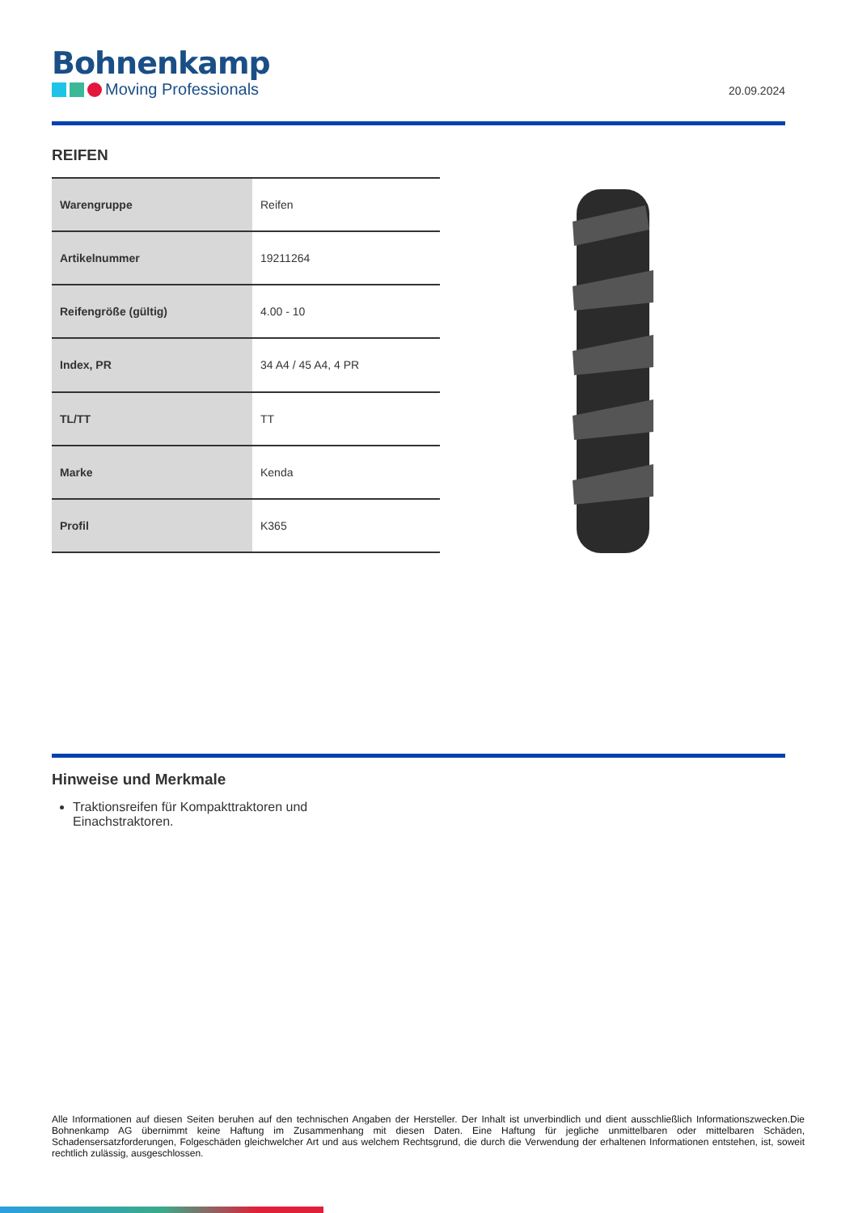Bohnenkamp
Moving Professionals
20.09.2024
REIFEN
| Warengruppe | Reifen |
| Artikelnummer | 19211264 |
| Reifengröße (gültig) | 4.00 - 10 |
| Index, PR | 34 A4 / 45 A4, 4 PR |
| TL/TT | TT |
| Marke | Kenda |
| Profil | K365 |
Hinweise und Merkmale
Traktionsreifen für Kompakttraktoren und Einachstraktoren.
Alle Informationen auf diesen Seiten beruhen auf den technischen Angaben der Hersteller. Der Inhalt ist unverbindlich und dient ausschließlich Informationszwecken.Die Bohnenkamp AG übernimmt keine Haftung im Zusammenhang mit diesen Daten. Eine Haftung für jegliche unmittelbaren oder mittelbaren Schäden, Schadensersatzforderungen, Folgeschäden gleichwelcher Art und aus welchem Rechtsgrund, die durch die Verwendung der erhaltenen Informationen entstehen, ist, soweit rechtlich zulässig, ausgeschlossen.